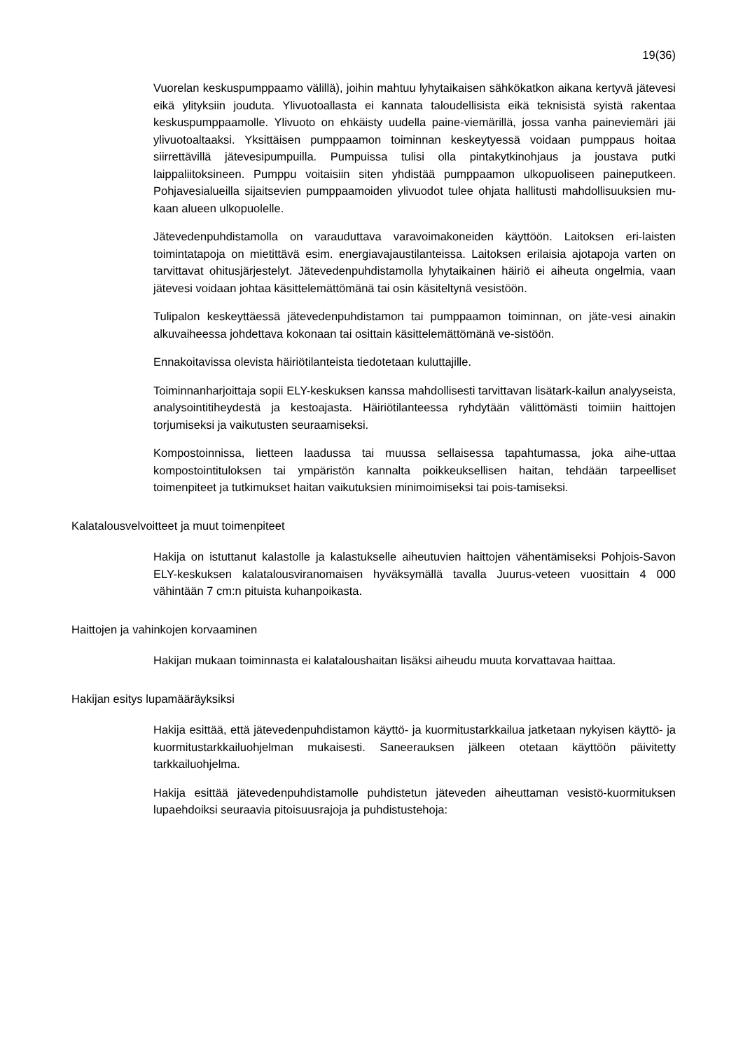19(36)
Vuorelan keskuspumppaamo välillä), joihin mahtuu lyhytaikaisen sähkökatkon aikana kertyvä jätevesi eikä ylityksiin jouduta. Ylivuotoallasta ei kannata taloudellisista eikä teknisistä syistä rakentaa keskuspumppaamolle. Ylivuoto on ehkäisty uudella paine-viemärillä, jossa vanha paineviemäri jäi ylivuotoaltaaksi. Yksittäisen pumppaamon toiminnan keskeytyessä voidaan pumppaus hoitaa siirrettävillä jätevesipumpuilla. Pumpuissa tulisi olla pintakytkinohjaus ja joustava putki laippaliitoksineen. Pumppu voitaisiin siten yhdistää pumppaamon ulkopuoliseen paineputkeen. Pohjavesialueilla sijaitsevien pumppaamoiden ylivuodot tulee ohjata hallitusti mahdollisuuksien mu-kaan alueen ulkopuolelle.
Jätevedenpuhdistamolla on varauduttava varavoimakoneiden käyttöön. Laitoksen eri-laisten toimintatapoja on mietittävä esim. energiavajaustilanteissa. Laitoksen erilaisia ajotapoja varten on tarvittavat ohitusjärjestelyt. Jätevedenpuhdistamolla lyhytaikainen häiriö ei aiheuta ongelmia, vaan jätevesi voidaan johtaa käsittelemättömänä tai osin käsiteltynä vesistöön.
Tulipalon keskeyttäessä jätevedenpuhdistamon tai pumppaamon toiminnan, on jäte-vesi ainakin alkuvaiheessa johdettava kokonaan tai osittain käsittelemättömänä ve-sistöön.
Ennakoitavissa olevista häiriötilanteista tiedotetaan kuluttajille.
Toiminnanharjoittaja sopii ELY-keskuksen kanssa mahdollisesti tarvittavan lisätark-kailun analyyseista, analysointitiheydestä ja kestoajasta. Häiriötilanteessa ryhdytään välittömästi toimiin haittojen torjumiseksi ja vaikutusten seuraamiseksi.
Kompostoinnissa, lietteen laadussa tai muussa sellaisessa tapahtumassa, joka aihe-uttaa kompostointituloksen tai ympäristön kannalta poikkeuksellisen haitan, tehdään tarpeelliset toimenpiteet ja tutkimukset haitan vaikutuksien minimoimiseksi tai pois-tamiseksi.
Kalatalousvelvoitteet ja muut toimenpiteet
Hakija on istuttanut kalastolle ja kalastukselle aiheutuvien haittojen vähentämiseksi Pohjois-Savon ELY-keskuksen kalatalousviranomaisen hyväksymällä tavalla Juurus-veteen vuosittain 4 000 vähintään 7 cm:n pituista kuhanpoikasta.
Haittojen ja vahinkojen korvaaminen
Hakijan mukaan toiminnasta ei kalataloushaitan lisäksi aiheudu muuta korvattavaa haittaa.
Hakijan esitys lupamääräyksiksi
Hakija esittää, että jätevedenpuhdistamon käyttö- ja kuormitustarkkailua jatketaan nykyisen käyttö- ja kuormitustarkkailuohjelman mukaisesti. Saneerauksen jälkeen otetaan käyttöön päivitetty tarkkailuohjelma.
Hakija esittää jätevedenpuhdistamolle puhdistetun jäteveden aiheuttaman vesistö-kuormituksen lupaehdoiksi seuraavia pitoisuusrajoja ja puhdistustehoja: